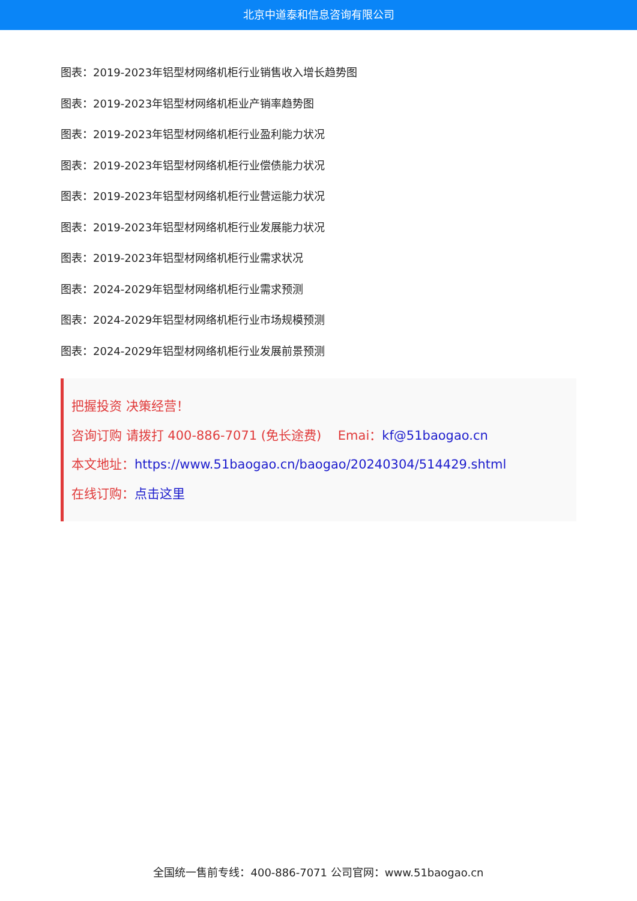北京中道泰和信息咨询有限公司
图表：2019-2023年铝型材网络机柜行业销售收入增长趋势图
图表：2019-2023年铝型材网络机柜业产销率趋势图
图表：2019-2023年铝型材网络机柜行业盈利能力状况
图表：2019-2023年铝型材网络机柜行业偿债能力状况
图表：2019-2023年铝型材网络机柜行业营运能力状况
图表：2019-2023年铝型材网络机柜行业发展能力状况
图表：2019-2023年铝型材网络机柜行业需求状况
图表：2024-2029年铝型材网络机柜行业需求预测
图表：2024-2029年铝型材网络机柜行业市场规模预测
图表：2024-2029年铝型材网络机柜行业发展前景预测
把握投资 决策经营！
咨询订购 请拨打 400-886-7071 (免长途费)　 Emai：kf@51baogao.cn
本文地址：https://www.51baogao.cn/baogao/20240304/514429.shtml
在线订购：点击这里
全国统一售前专线：400-886-7071 公司官网：www.51baogao.cn